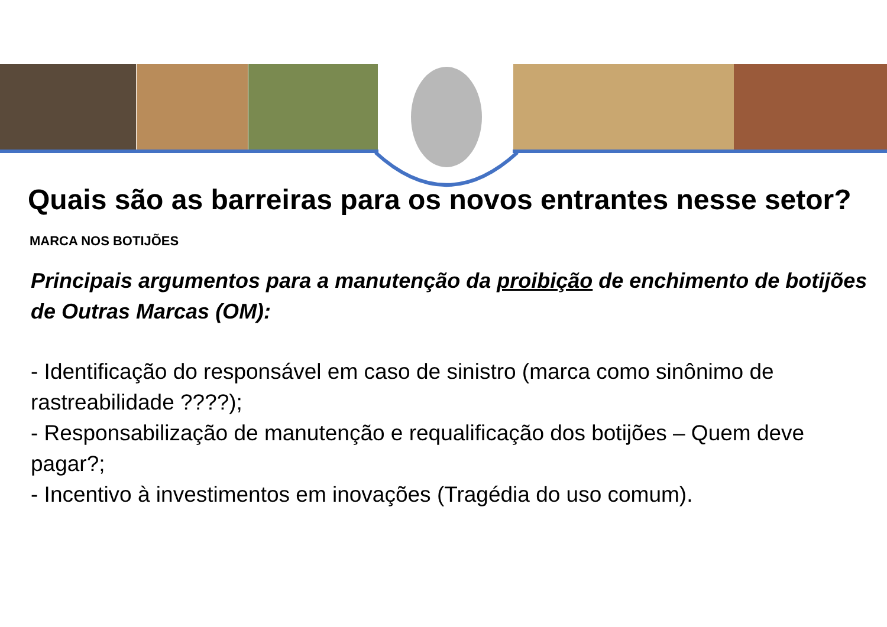Quais são as barreiras para os novos entrantes nesse setor?
MARCA NOS BOTIJÕES
Principais argumentos para a manutenção da proibição de enchimento de botijões de Outras Marcas (OM):
- Identificação do responsável em caso de sinistro (marca como sinônimo de rastreabilidade ????);
- Responsabilização de manutenção e requalificação dos botijões – Quem deve pagar?;
- Incentivo à investimentos em inovações (Tragédia do uso comum).